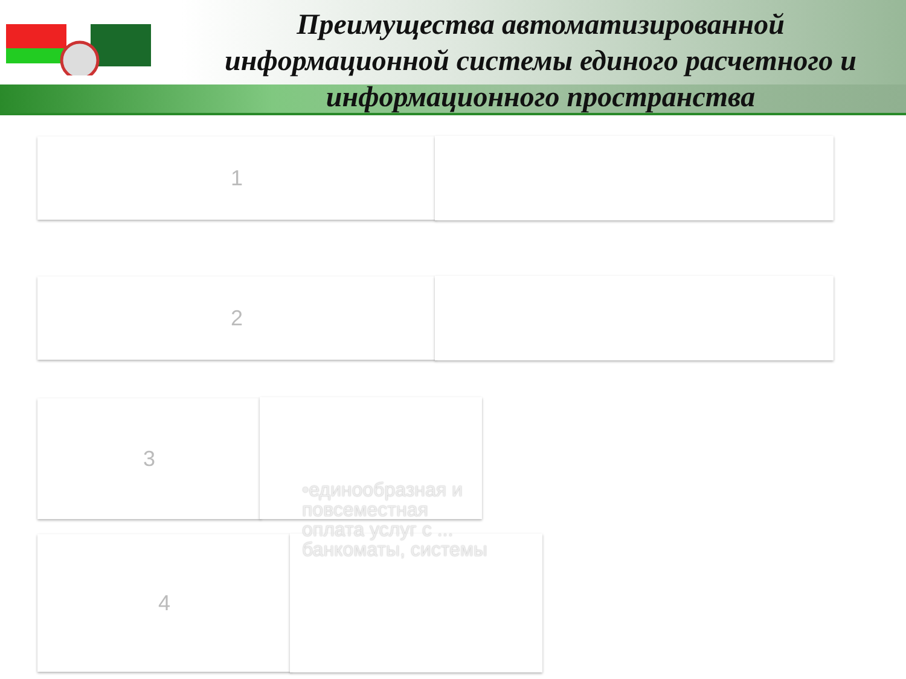Преимущества автоматизированной информационной системы единого расчетного и информационного пространства
1
2
3
4
•единообразная и повсеместная оплата услуг с ... банкоматы, системы